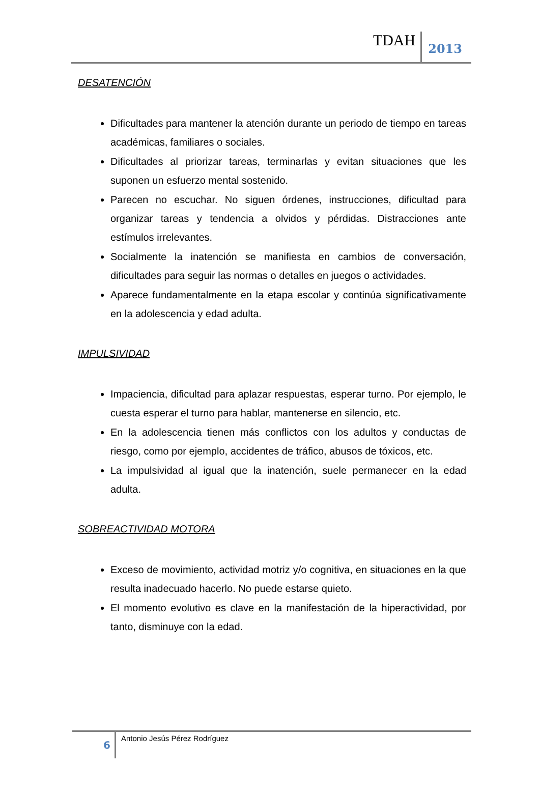TDAH
2013
DESATENCIÓN
Dificultades para mantener la atención durante un periodo de tiempo en tareas académicas, familiares o sociales.
Dificultades al priorizar tareas, terminarlas y evitan situaciones que les suponen un esfuerzo mental sostenido.
Parecen no escuchar. No siguen órdenes, instrucciones, dificultad para organizar tareas y tendencia a olvidos y pérdidas. Distracciones ante estímulos irrelevantes.
Socialmente la inatención se manifiesta en cambios de conversación, dificultades para seguir las normas o detalles en juegos o actividades.
Aparece fundamentalmente en la etapa escolar y continúa significativamente en la adolescencia y edad adulta.
IMPULSIVIDAD
Impaciencia, dificultad para aplazar respuestas, esperar turno. Por ejemplo, le cuesta esperar el turno para hablar, mantenerse en silencio, etc.
En la adolescencia tienen más conflictos con los adultos y conductas de riesgo, como por ejemplo, accidentes de tráfico, abusos de tóxicos, etc.
La impulsividad al igual que la inatención, suele permanecer en la edad adulta.
SOBREACTIVIDAD MOTORA
Exceso de movimiento, actividad motriz y/o cognitiva, en situaciones en la que resulta inadecuado hacerlo. No puede estarse quieto.
El momento evolutivo es clave en la manifestación de la hiperactividad, por tanto, disminuye con la edad.
6
Antonio Jesús Pérez Rodríguez